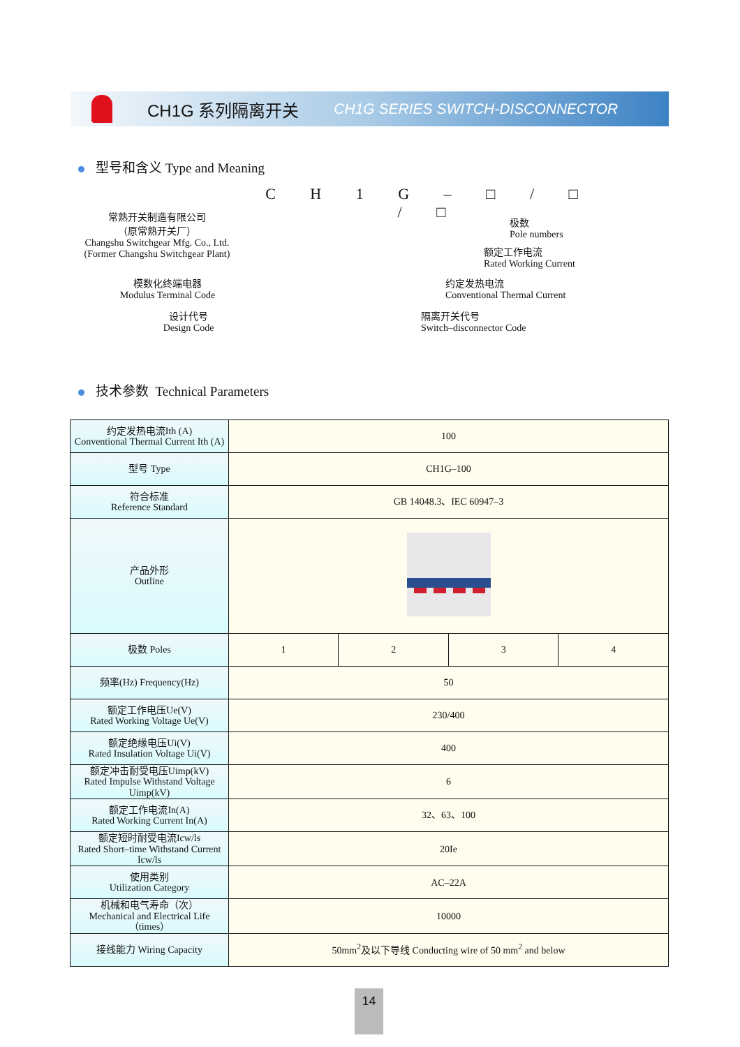CH1G 系列隔离开关 CH1G SERIES SWITCH-DISCONNECTOR
型号和含义 Type and Meaning
C H 1 G – □ / □ / □
常熟开关制造有限公司
（原常熟开关厂）
Changshu Switchgear Mfg. Co., Ltd.
(Former Changshu Switchgear Plant)
模数化终端电器
Modulus Terminal Code
设计代号
Design Code
极数
Pole numbers
额定工作电流
Rated Working Current
约定发热电流
Conventional Thermal Current
隔离开关代号
Switch–disconnector Code
技术参数 Technical Parameters
| 约定发热电流Ith (A) Conventional Thermal Current Ith (A) | 100 | | | |
| 型号 Type | CH1G–100 | | | |
| 符合标准 Reference Standard | GB 14048.3、IEC 60947–3 | | | |
| 产品外形 Outline | | | | |
| 极数 Poles | 1 | 2 | 3 | 4 |
| 频率(Hz) Frequency(Hz) | 50 | | | |
| 额定工作电压Ue(V) Rated Working Voltage Ue(V) | 230/400 | | | |
| 额定绝缘电压Ui(V) Rated Insulation Voltage Ui(V) | 400 | | | |
| 额定冲击耐受电压Uimp(kV) Rated Impulse Withstand Voltage Uimp(kV) | 6 | | | |
| 额定工作电流In(A) Rated Working Current In(A) | 32、63、100 | | | |
| 额定短时耐受电流Icw/ls Rated Short–time Withstand Current Icw/ls | 20Ie | | | |
| 使用类别 Utilization Category | AC–22A | | | |
| 机械和电气寿命（次） Mechanical and Electrical Life（times） | 10000 | | | |
| 接线能力 Wiring Capacity | 50mm<sup>2</sup>及以下导线 Conducting wire of 50 mm<sup>2</sup> and below | | | |
14